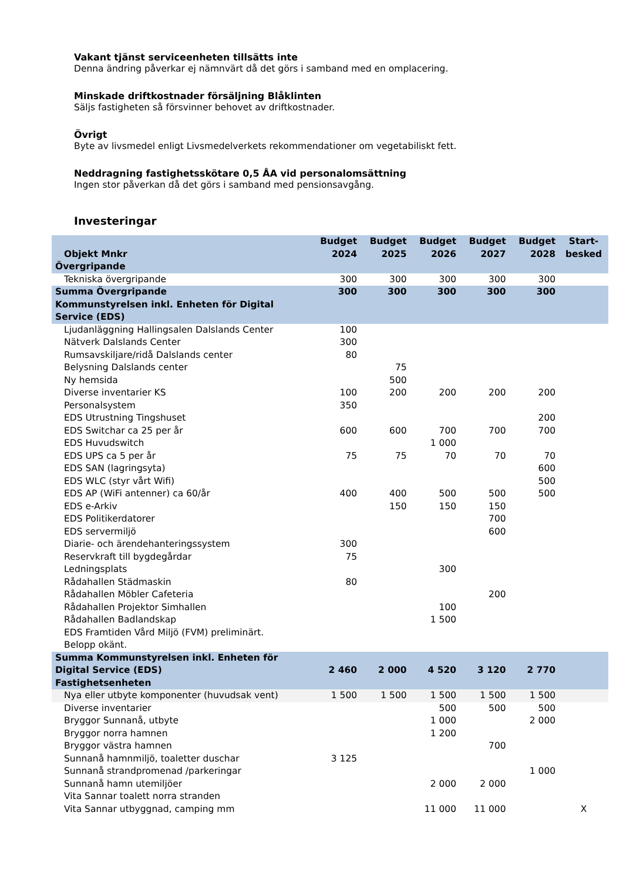Vakant tjänst serviceenheten tillsätts inte
Denna ändring påverkar ej nämnvärt då det görs i samband med en omplacering.
Minskade driftkostnader försäljning Blåklinten
Säljs fastigheten så försvinner behovet av driftkostnader.
Övrigt
Byte av livsmedel enligt Livsmedelverkets rekommendationer om vegetabiliskt fett.
Neddragning fastighetsskötare 0,5 ÅA vid personalomsättning
Ingen stor påverkan då det görs i samband med pensionsavgång.
Investeringar
| Objekt Mnkr | Budget 2024 | Budget 2025 | Budget 2026 | Budget 2027 | Budget 2028 | Start- besked |
| --- | --- | --- | --- | --- | --- | --- |
| Övergripande | | | | | | |
| Tekniska övergripande | 300 | 300 | 300 | 300 | 300 | |
| Summa Övergripande | 300 | 300 | 300 | 300 | 300 | |
| Kommunstyrelsen inkl. Enheten för Digital Service (EDS) | | | | | | |
| Ljudanläggning Hallingsalen Dalslands Center | 100 | | | | | |
| Nätverk Dalslands Center | 300 | | | | | |
| Rumsavskiljare/ridå Dalslands center | 80 | | | | | |
| Belysning Dalslands center | | 75 | | | | |
| Ny hemsida | | 500 | | | | |
| Diverse inventarier KS | 100 | 200 | 200 | 200 | 200 | |
| Personalsystem | 350 | | | | | |
| EDS Utrustning Tingshuset | | | | | 200 | |
| EDS Switchar ca 25 per år | 600 | 600 | 700 | 700 | 700 | |
| EDS Huvudswitch | | | 1 000 | | | |
| EDS UPS ca 5 per år | 75 | 75 | 70 | 70 | 70 | |
| EDS SAN (lagringsyta) | | | | | 600 | |
| EDS WLC (styr vårt Wifi) | | | | | 500 | |
| EDS AP (WiFi antenner) ca 60/år | 400 | 400 | 500 | 500 | 500 | |
| EDS e-Arkiv | | 150 | 150 | 150 | | |
| EDS Politikerdatorer | | | | 700 | | |
| EDS servermiljö | | | | 600 | | |
| Diarie- och ärendehanteringssystem | 300 | | | | | |
| Reservkraft till bygdegårdar | 75 | | | | | |
| Ledningsplats | | | 300 | | | |
| Rådahallen Städmaskin | 80 | | | | | |
| Rådahallen Möbler Cafeteria | | | | 200 | | |
| Rådahallen Projektor Simhallen | | | 100 | | | |
| Rådahallen Badlandskap | | | 1 500 | | | |
| EDS Framtiden Vård Miljö (FVM) preliminärt. Belopp okänt. | | | | | | |
| Summa Kommunstyrelsen inkl. Enheten för Digital Service (EDS) | 2 460 | 2 000 | 4 520 | 3 120 | 2 770 | |
| Fastighetsenheten | | | | | | |
| Nya eller utbyte komponenter (huvudsak vent) | 1 500 | 1 500 | 1 500 | 1 500 | 1 500 | |
| Diverse inventarier | | | 500 | 500 | 500 | |
| Bryggor Sunnanå, utbyte | | | 1 000 | | 2 000 | |
| Bryggor norra hamnen | | | 1 200 | | | |
| Bryggor västra hamnen | | | | 700 | | |
| Sunnanå hamnmiljö, toaletter duschar | 3 125 | | | | | |
| Sunnanå strandpromenad /parkeringar | | | | | 1 000 | |
| Sunnanå hamn utemiljöer | | | 2 000 | 2 000 | | |
| Vita Sannar toalett norra stranden | | | | | | |
| Vita Sannar utbyggnad, camping mm | | | 11 000 | 11 000 | | X |